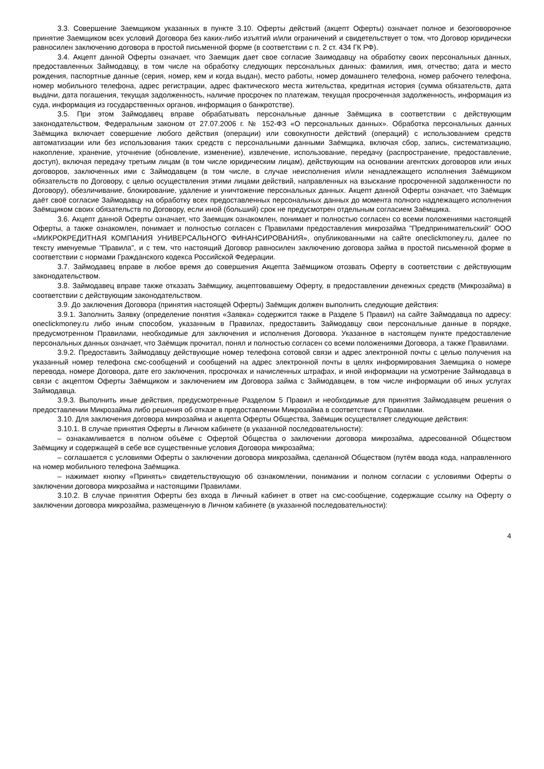3.3. Совершение Заемщиком указанных в пункте 3.10. Оферты действий (акцепт Оферты) означает полное и безоговорочное принятие Заемщиком всех условий Договора без каких-либо изъятий и/или ограничений и свидетельствует о том, что Договор юридически равносилен заключению договора в простой письменной форме (в соответствии с п. 2 ст. 434 ГК РФ).
3.4. Акцепт данной Оферты означает, что Заемщик дает свое согласие Заимодавцу на обработку своих персональных данных, предоставленных Займодавцу, в том числе на обработку следующих персональных данных: фамилия, имя, отчество; дата и место рождения, паспортные данные (серия, номер, кем и когда выдан), место работы, номер домашнего телефона, номер рабочего телефона, номер мобильного телефона, адрес регистрации, адрес фактического места жительства, кредитная история (сумма обязательств, дата выдачи, дата погашения, текущая задолженность, наличие просрочек по платежам, текущая просроченная задолженность, информация из суда, информация из государственных органов, информация о банкротстве).
3.5. При этом Займодавец вправе обрабатывать персональные данные Заёмщика в соответствии с действующим законодательством, Федеральным законом от 27.07.2006 г. № 152-ФЗ «О персональных данных». Обработка персональных данных Заёмщика включает совершение любого действия (операции) или совокупности действий (операций) с использованием средств автоматизации или без использования таких средств с персональными данными Заёмщика, включая сбор, запись, систематизацию, накопление, хранение, уточнение (обновление, изменение), извлечение, использование, передачу (распространение, предоставление, доступ), включая передачу третьим лицам (в том числе юридическим лицам), действующим на основании агентских договоров или иных договоров, заключенных ими с Займодавцем (в том числе, в случае неисполнения и/или ненадлежащего исполнения Заёмщиком обязательств по Договору, с целью осуществления этими лицами действий, направленных на взыскание просроченной задолженности по Договору), обезличивание, блокирование, удаление и уничтожение персональных данных. Акцепт данной Оферты означает, что Заёмщик даёт своё согласие Займодавцу на обработку всех предоставленных персональных данных до момента полного надлежащего исполнения Заёмщиком своих обязательств по Договору, если иной (больший) срок не предусмотрен отдельным согласием Заёмщика.
3.6. Акцепт данной Оферты означает, что Заемщик ознакомлен, понимает и полностью согласен со всеми положениями настоящей Оферты, а также ознакомлен, понимает и полностью согласен с Правилами предоставления микрозайма "Предпринимательский" ООО «МИКРОКРЕДИТНАЯ КОМПАНИЯ УНИВЕРСАЛЬНОГО ФИНАНСИРОВАНИЯ», опубликованными на сайте oneclickmoney.ru, далее по тексту именуемые "Правила", и с тем, что настоящий Договор равносилен заключению договора займа в простой письменной форме в соответствии с нормами Гражданского кодекса Российской Федерации.
3.7. Займодавец вправе в любое время до совершения Акцепта Заёмщиком отозвать Оферту в соответствии с действующим законодательством.
3.8. Займодавец вправе также отказать Заёмщику, акцептовавшему Оферту, в предоставлении денежных средств (Микрозайма) в соответствии с действующим законодательством.
3.9. До заключения Договора (принятия настоящей Оферты) Заёмщик должен выполнить следующие действия:
3.9.1. Заполнить Заявку (определение понятия «Заявка» содержится также в Разделе 5 Правил) на сайте Займодавца по адресу: oneclickmoney.ru либо иным способом, указанным в Правилах, предоставить Займодавцу свои персональные данные в порядке, предусмотренном Правилами, необходимые для заключения и исполнения Договора. Указанное в настоящем пункте предоставление персональных данных означает, что Заёмщик прочитал, понял и полностью согласен со всеми положениями Договора, а также Правилами.
3.9.2. Предоставить Займодавцу действующие номер телефона сотовой связи и адрес электронной почты с целью получения на указанный номер телефона смс-сообщений и сообщений на адрес электронной почты в целях информирования Заемщика о номере перевода, номере Договора, дате его заключения, просрочках и начисленных штрафах, и иной информации на усмотрение Займодавца в связи с акцептом Оферты Заёмщиком и заключением им Договора займа с Займодавцем, в том числе информации об иных услугах Займодавца.
3.9.3. Выполнить иные действия, предусмотренные Разделом 5 Правил и необходимые для принятия Займодавцем решения о предоставлении Микрозайма либо решения об отказе в предоставлении Микрозайма в соответствии с Правилами.
3.10. Для заключения договора микрозайма и акцепта Оферты Общества, Заёмщик осуществляет следующие действия:
3.10.1. В случае принятия Оферты в Личном кабинете (в указанной последовательности):
– ознакамливается в полном объёме с Офертой Общества о заключении договора микрозайма, адресованной Обществом Заёмщику и содержащей в себе все существенные условия Договора микрозайма;
– соглашается с условиями Оферты о заключении договора микрозайма, сделанной Обществом (путём ввода кода, направленного на номер мобильного телефона Заёмщика.
– нажимает кнопку «Принять» свидетельствующую об ознакомлении, понимании и полном согласии с условиями Оферты о заключении договора микрозайма и настоящими Правилами.
3.10.2. В случае принятия Оферты без входа в Личный кабинет в ответ на смс-сообщение, содержащие ссылку на Оферту о заключении договора микрозайма, размещенную в Личном кабинете (в указанной последовательности):
4